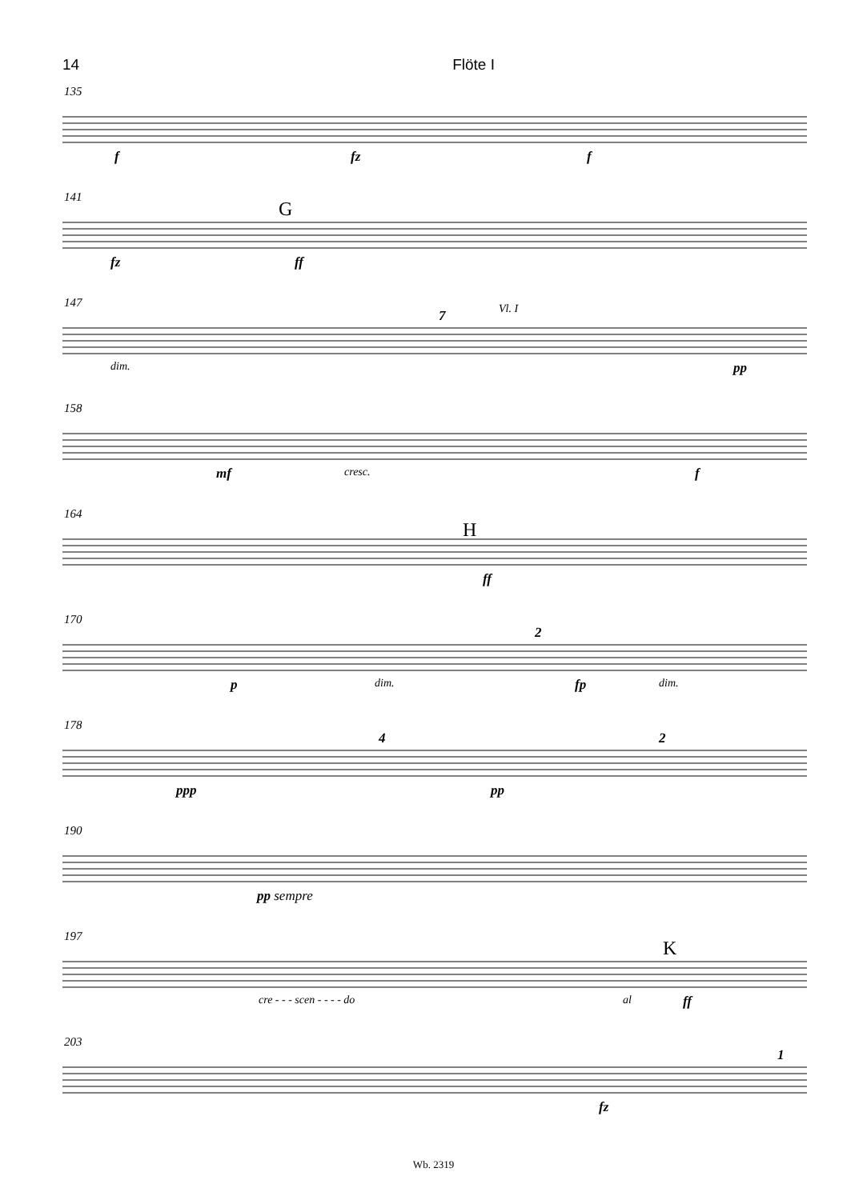14 Flöte I
135
f fz f
141
G
fz ff
147 Vl. I 7
dim. pp
158
mf cresc. f
164
H
ff
170
2
p dim. fp dim.
178
4 2
ppp pp
190
pp sempre
197
K
cre - - - scen - - - - do al ff
203
1
fz
Wb. 2319